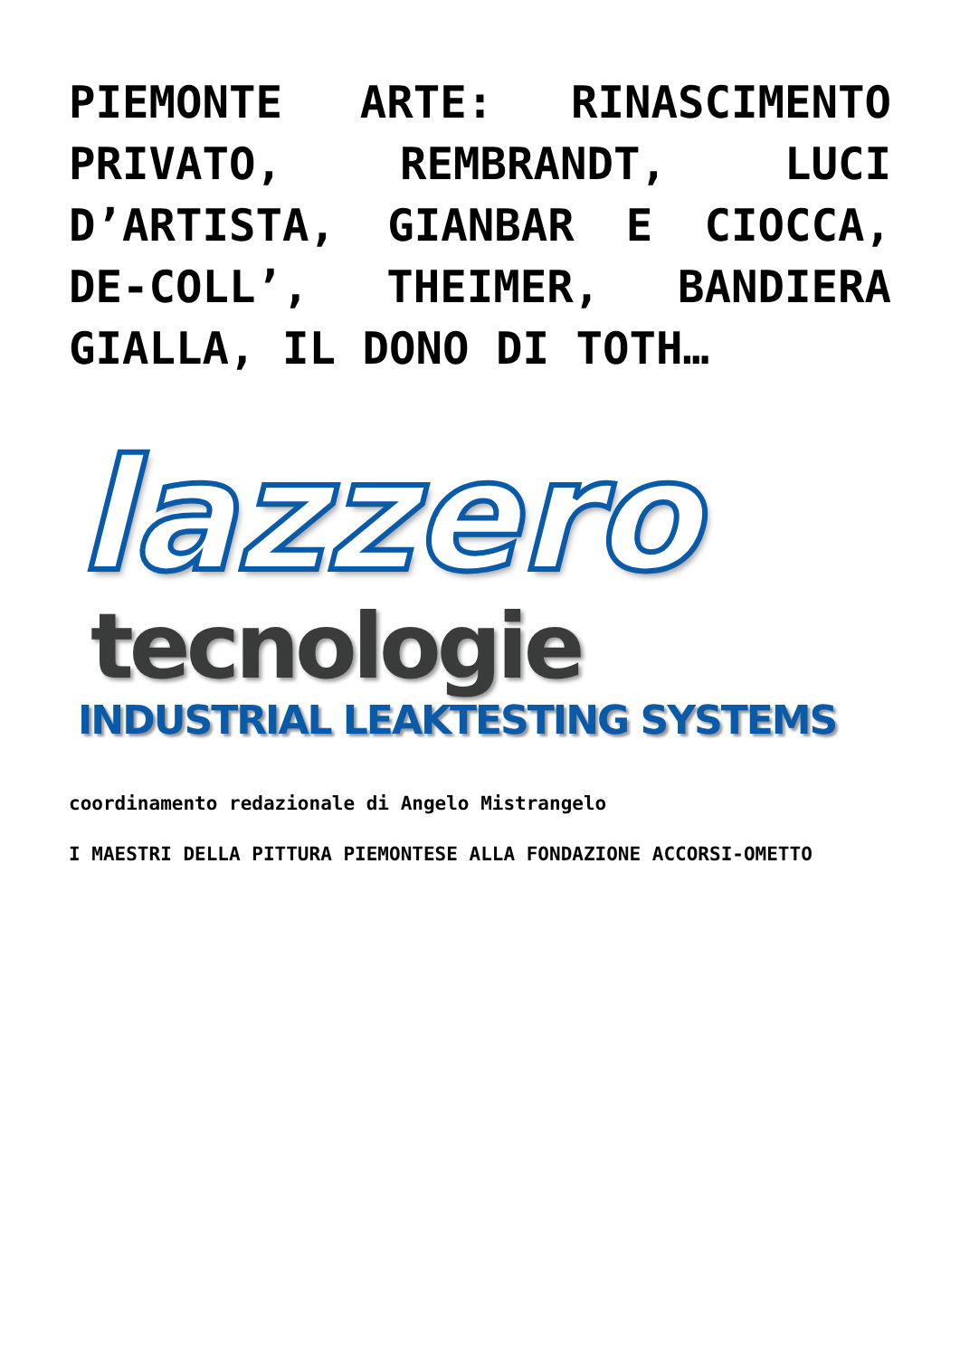PIEMONTE ARTE: RINASCIMENTO PRIVATO, REMBRANDT, LUCI D’ARTISTA, GIANBAR E CIOCCA, DE-COLL’, THEIMER, BANDIERA GIALLA, IL DONO DI TOTH…
lazzero
tecnologie
INDUSTRIAL LEAKTESTING SYSTEMS
coordinamento redazionale di Angelo Mistrangelo
I MAESTRI DELLA PITTURA PIEMONTESE ALLA FONDAZIONE ACCORSI-OMETTO